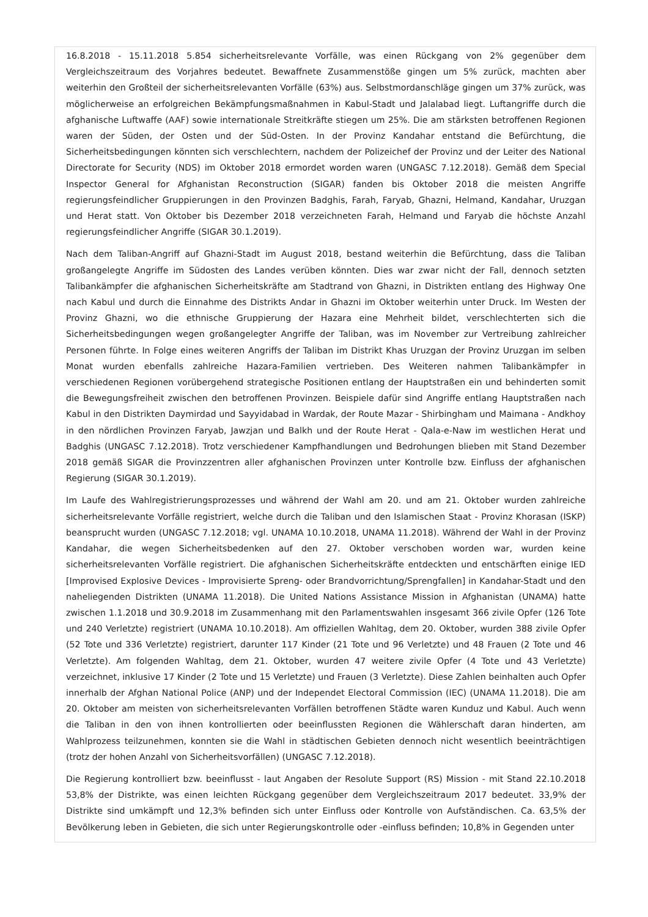16.8.2018 - 15.11.2018 5.854 sicherheitsrelevante Vorfälle, was einen Rückgang von 2% gegenüber dem Vergleichszeitraum des Vorjahres bedeutet. Bewaffnete Zusammenstöße gingen um 5% zurück, machten aber weiterhin den Großteil der sicherheitsrelevanten Vorfälle (63%) aus. Selbstmordanschläge gingen um 37% zurück, was möglicherweise an erfolgreichen Bekämpfungsmaßnahmen in Kabul-Stadt und Jalalabad liegt. Luftangriffe durch die afghanische Luftwaffe (AAF) sowie internationale Streitkräfte stiegen um 25%. Die am stärksten betroffenen Regionen waren der Süden, der Osten und der Süd-Osten. In der Provinz Kandahar entstand die Befürchtung, die Sicherheitsbedingungen könnten sich verschlechtern, nachdem der Polizeichef der Provinz und der Leiter des National Directorate for Security (NDS) im Oktober 2018 ermordet worden waren (UNGASC 7.12.2018). Gemäß dem Special Inspector General for Afghanistan Reconstruction (SIGAR) fanden bis Oktober 2018 die meisten Angriffe regierungsfeindlicher Gruppierungen in den Provinzen Badghis, Farah, Faryab, Ghazni, Helmand, Kandahar, Uruzgan und Herat statt. Von Oktober bis Dezember 2018 verzeichneten Farah, Helmand und Faryab die höchste Anzahl regierungsfeindlicher Angriffe (SIGAR 30.1.2019).
Nach dem Taliban-Angriff auf Ghazni-Stadt im August 2018, bestand weiterhin die Befürchtung, dass die Taliban großangelegte Angriffe im Südosten des Landes verüben könnten. Dies war zwar nicht der Fall, dennoch setzten Talibankämpfer die afghanischen Sicherheitskräfte am Stadtrand von Ghazni, in Distrikten entlang des Highway One nach Kabul und durch die Einnahme des Distrikts Andar in Ghazni im Oktober weiterhin unter Druck. Im Westen der Provinz Ghazni, wo die ethnische Gruppierung der Hazara eine Mehrheit bildet, verschlechterten sich die Sicherheitsbedingungen wegen großangelegter Angriffe der Taliban, was im November zur Vertreibung zahlreicher Personen führte. In Folge eines weiteren Angriffs der Taliban im Distrikt Khas Uruzgan der Provinz Uruzgan im selben Monat wurden ebenfalls zahlreiche Hazara-Familien vertrieben. Des Weiteren nahmen Talibankämpfer in verschiedenen Regionen vorübergehend strategische Positionen entlang der Hauptstraßen ein und behinderten somit die Bewegungsfreiheit zwischen den betroffenen Provinzen. Beispiele dafür sind Angriffe entlang Hauptstraßen nach Kabul in den Distrikten Daymirdad und Sayyidabad in Wardak, der Route Mazar - Shirbingham und Maimana - Andkhoy in den nördlichen Provinzen Faryab, Jawzjan und Balkh und der Route Herat - Qala-e-Naw im westlichen Herat und Badghis (UNGASC 7.12.2018). Trotz verschiedener Kampfhandlungen und Bedrohungen blieben mit Stand Dezember 2018 gemäß SIGAR die Provinzzentren aller afghanischen Provinzen unter Kontrolle bzw. Einfluss der afghanischen Regierung (SIGAR 30.1.2019).
Im Laufe des Wahlregistrierungsprozesses und während der Wahl am 20. und am 21. Oktober wurden zahlreiche sicherheitsrelevante Vorfälle registriert, welche durch die Taliban und den Islamischen Staat - Provinz Khorasan (ISKP) beansprucht wurden (UNGASC 7.12.2018; vgl. UNAMA 10.10.2018, UNAMA 11.2018). Während der Wahl in der Provinz Kandahar, die wegen Sicherheitsbedenken auf den 27. Oktober verschoben worden war, wurden keine sicherheitsrelevanten Vorfälle registriert. Die afghanischen Sicherheitskräfte entdeckten und entschärften einige IED [Improvised Explosive Devices - Improvisierte Spreng- oder Brandvorrichtung/Sprengfallen] in Kandahar-Stadt und den naheliegenden Distrikten (UNAMA 11.2018). Die United Nations Assistance Mission in Afghanistan (UNAMA) hatte zwischen 1.1.2018 und 30.9.2018 im Zusammenhang mit den Parlamentswahlen insgesamt 366 zivile Opfer (126 Tote und 240 Verletzte) registriert (UNAMA 10.10.2018). Am offiziellen Wahltag, dem 20. Oktober, wurden 388 zivile Opfer (52 Tote und 336 Verletzte) registriert, darunter 117 Kinder (21 Tote und 96 Verletzte) und 48 Frauen (2 Tote und 46 Verletzte). Am folgenden Wahltag, dem 21. Oktober, wurden 47 weitere zivile Opfer (4 Tote und 43 Verletzte) verzeichnet, inklusive 17 Kinder (2 Tote und 15 Verletzte) und Frauen (3 Verletzte). Diese Zahlen beinhalten auch Opfer innerhalb der Afghan National Police (ANP) und der Independet Electoral Commission (IEC) (UNAMA 11.2018). Die am 20. Oktober am meisten von sicherheitsrelevanten Vorfällen betroffenen Städte waren Kunduz und Kabul. Auch wenn die Taliban in den von ihnen kontrollierten oder beeinflussten Regionen die Wählerschaft daran hinderten, am Wahlprozess teilzunehmen, konnten sie die Wahl in städtischen Gebieten dennoch nicht wesentlich beeinträchtigen (trotz der hohen Anzahl von Sicherheitsvorfällen) (UNGASC 7.12.2018).
Die Regierung kontrolliert bzw. beeinflusst - laut Angaben der Resolute Support (RS) Mission - mit Stand 22.10.2018 53,8% der Distrikte, was einen leichten Rückgang gegenüber dem Vergleichszeitraum 2017 bedeutet. 33,9% der Distrikte sind umkämpft und 12,3% befinden sich unter Einfluss oder Kontrolle von Aufständischen. Ca. 63,5% der Bevölkerung leben in Gebieten, die sich unter Regierungskontrolle oder -einfluss befinden; 10,8% in Gegenden unter